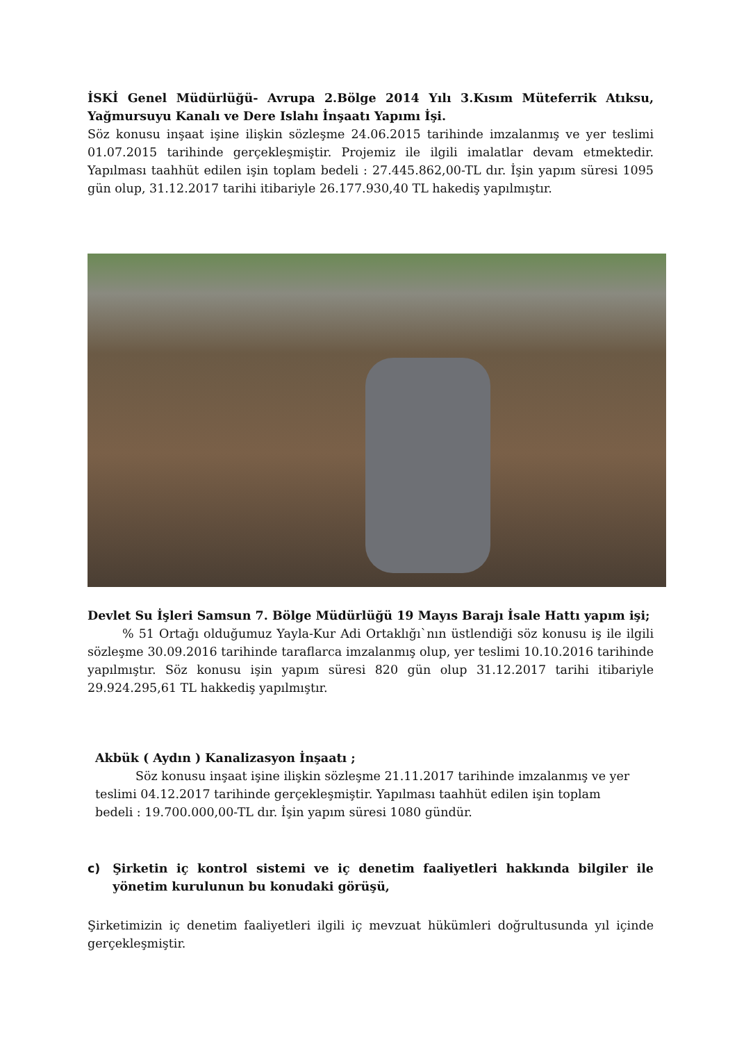İSKİ Genel Müdürlüğü- Avrupa 2.Bölge 2014 Yılı 3.Kısım Müteferrik Atıksu, Yağmursuyu Kanalı ve Dere Islahı İnşaatı Yapımı İşi.
Söz konusu inşaat işine ilişkin sözleşme 24.06.2015 tarihinde imzalanmış ve yer teslimi 01.07.2015 tarihinde gerçekleşmiştir. Projemiz ile ilgili imalatlar devam etmektedir. Yapılması taahhüt edilen işin toplam bedeli : 27.445.862,00-TL dır. İşin yapım süresi 1095 gün olup, 31.12.2017 tarihi itibariyle 26.177.930,40 TL hakediş yapılmıştır.
Devlet Su İşleri Samsun 7. Bölge Müdürlüğü 19 Mayıs Barajı İsale Hattı yapım işi;
% 51 Ortağı olduğumuz Yayla-Kur Adi Ortaklığı`nın üstlendiği söz konusu iş ile ilgili sözleşme 30.09.2016 tarihinde taraflarca imzalanmış olup, yer teslimi 10.10.2016 tarihinde yapılmıştır. Söz konusu işin yapım süresi 820 gün olup 31.12.2017 tarihi itibariyle 29.924.295,61 TL hakkediş yapılmıştır.
Akbük ( Aydın ) Kanalizasyon İnşaatı ;
Söz konusu inşaat işine ilişkin sözleşme 21.11.2017 tarihinde imzalanmış ve yer teslimi 04.12.2017 tarihinde gerçekleşmiştir. Yapılması taahhüt edilen işin toplam bedeli : 19.700.000,00-TL dır. İşin yapım süresi 1080 gündür.
c) Şirketin iç kontrol sistemi ve iç denetim faaliyetleri hakkında bilgiler ile yönetim kurulunun bu konudaki görüşü,
Şirketimizin iç denetim faaliyetleri ilgili iç mevzuat hükümleri doğrultusunda yıl içinde gerçekleşmiştir.